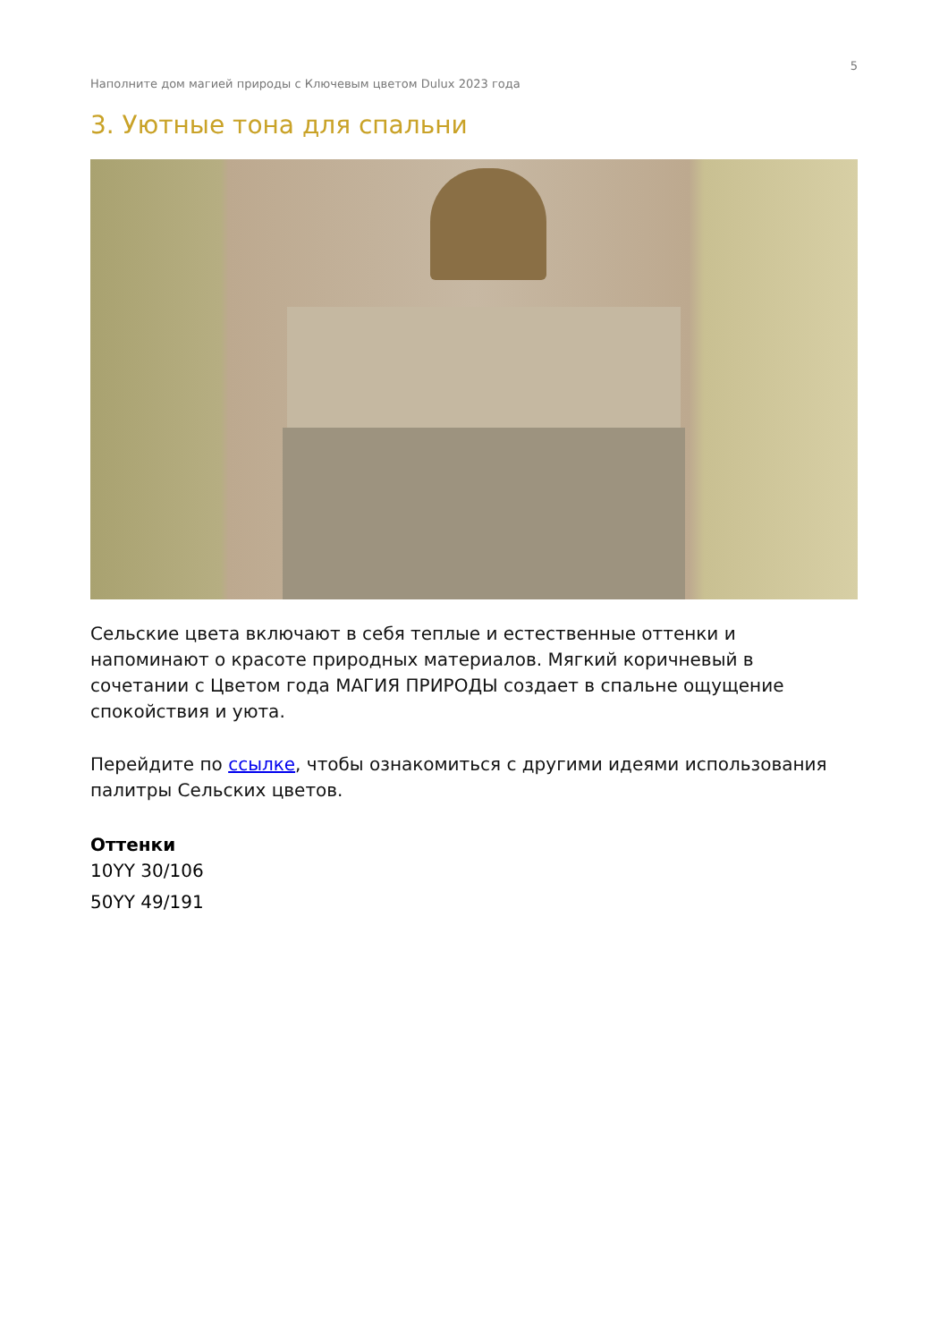5
Наполните дом магией природы с Ключевым цветом Dulux 2023 года
3. Уютные тона для спальни
Сельские цвета включают в себя теплые и естественные оттенки и напоминают о красоте природных материалов. Мягкий коричневый в сочетании с Цветом года МАГИЯ ПРИРОДЫ создает в спальне ощущение спокойствия и уюта.
Перейдите по ссылке, чтобы ознакомиться с другими идеями использования палитры Сельских цветов.
Оттенки
10YY 30/106
50YY 49/191